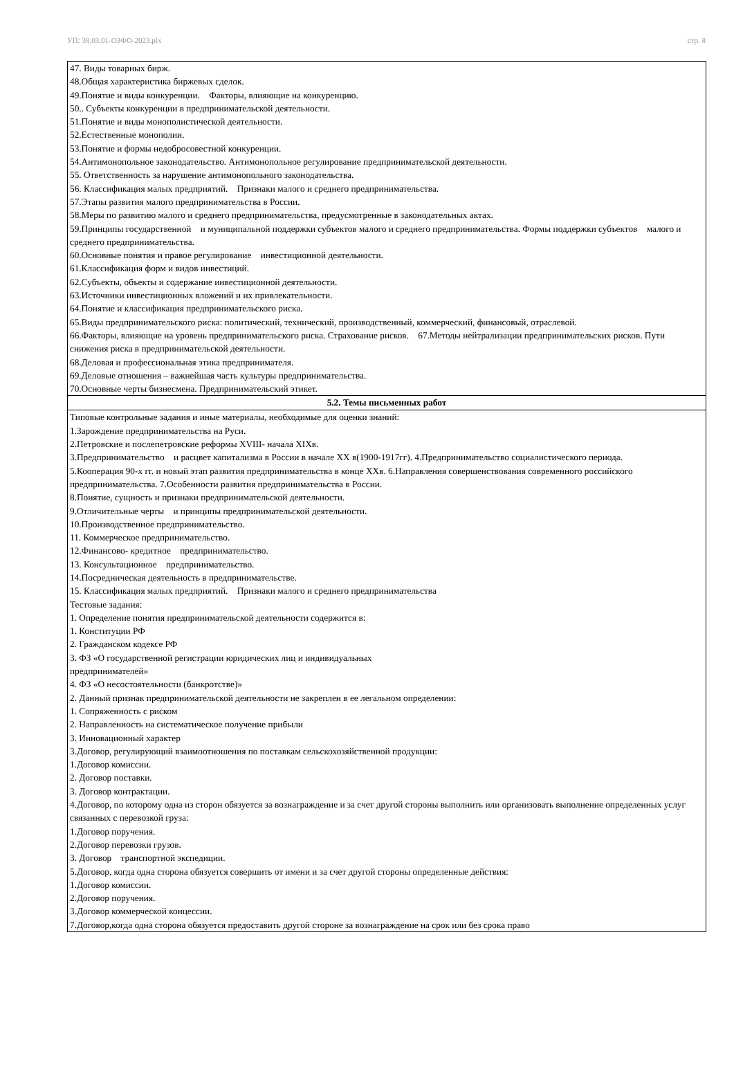УП: 38.03.01-ОЗФО-2023.plx стр. 8
| 47. Виды товарных бирж. 48.Общая характеристика биржевых сделок. 49.Понятие и виды конкуренции. Факторы, влияющие на конкуренцию. 50.. Субъекты конкуренции в предпринимательской деятельности. 51.Понятие и виды монополистической деятельности. 52.Естественные монополии. 53.Понятие и формы недобросовестной конкуренции. 54.Антимонопольное законодательство. Антимонопольное регулирование предпринимательской деятельности. 55. Ответственность за нарушение антимонопольного законодательства. 56. Классификация малых предприятий. Признаки малого и среднего предпринимательства. 57.Этапы развития малого предпринимательства в России. 58.Меры по развитию малого и среднего предпринимательства, предусмотренные в законодательных актах. 59.Принципы государственной и муниципальной поддержки субъектов малого и среднего предпринимательства. Формы поддержки субъектов малого и среднего предпринимательства. 60.Основные понятия и правое регулирование инвестиционной деятельности. 61.Классификация форм и видов инвестиций. 62.Субъекты, объекты и содержание инвестиционной деятельности. 63.Источники инвестиционных вложений и их привлекательности. 64.Понятие и классификация предпринимательского риска. 65.Виды предпринимательского риска: политический, технический, производственный, коммерческий, финансовый, отраслевой. 66.Факторы, влияющие на уровень предпринимательского риска. Страхование рисков. 67.Методы нейтрализации предпринимательских рисков. Пути снижения риска в предпринимательской деятельности. 68.Деловая и профессиональная этика предпринимателя. 69.Деловые отношения – важнейшая часть культуры предпринимательства. 70.Основные черты бизнесмена. Предпринимательский этикет. |
| 5.2. Темы письменных работ |
| Типовые контрольные задания и иные материалы, необходимые для оценки знаний: 1.Зарождение предпринимательства на Руси. 2.Петровские и послепетровские реформы XVIII- начала XIXв. 3.Предпринимательство и расцвет капитализма в России в начале XX в(1900-1917гг). 4.Предпринимательство социалистического периода. 5.Кооперация 90-х гг. и новый этап развития предпринимательства в конце XXв. 6.Направления совершенствования современного российского предпринимательства. 7.Особенности развития предпринимательства в России. 8.Понятие, сущность и признаки предпринимательской деятельности. 9.Отличительные черты и принципы предпринимательской деятельности. 10.Производственное предпринимательство. 11. Коммерческое предпринимательство. 12.Финансово- кредитное предпринимательство. 13. Консультационное предпринимательство. 14.Посредническая деятельность в предпринимательстве. 15. Классификация малых предприятий. Признаки малого и среднего предпринимательства Тестовые задания: 1. Определение понятия предпринимательской деятельности содержится в: 1. Конституции РФ 2. Гражданском кодексе РФ 3. ФЗ «О государственной регистрации юридических лиц и индивидуальных предпринимателей» 4. ФЗ «О несостоятельности (банкротстве)» 2. Данный признак предпринимательской деятельности не закреплен в ее легальном определении: 1. Сопряженность с риском 2. Направленность на систематическое получение прибыли 3. Инновационный характер 3.Договор, регулирующий взаимоотношения по поставкам сельскохозяйственной продукции: 1.Договор комиссии. 2. Договор поставки. 3. Договор контрактации. 4.Договор, по которому одна из сторон обязуется за вознаграждение и за счет другой стороны выполнить или организовать выполнение определенных услуг связанных с перевозкой груза: 1.Договор поручения. 2.Договор перевозки грузов. 3. Договор транспортной экспедиции. 5.Договор, когда одна сторона обязуется совершить от имени и за счет другой стороны определенные действия: 1.Договор комиссии. 2.Договор поручения. 3.Договор коммерческой концессии. 7.Договор,когда одна сторона обязуется предоставить другой стороне за вознаграждение на срок или без срока право |